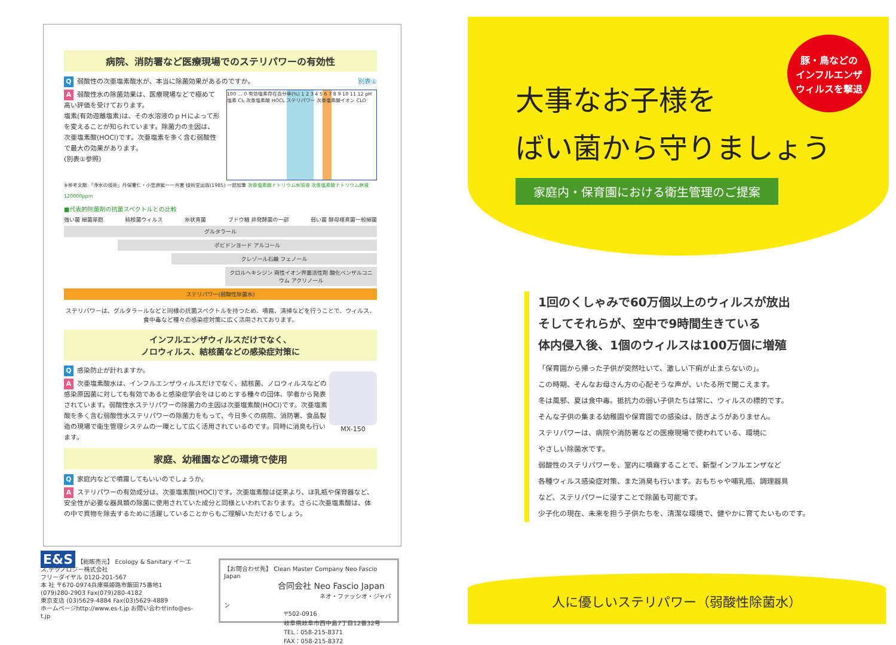病院、消防署など医療現場でのステリパワーの有効性
Q弱酸性の次亜塩素酸水が、本当に除菌効果があるのですか。 別表①
100 … 0 有効塩素存在百分率(%) 1 2 3 4 5 6 7 8 9 10 11 12 pH
塩素 Cl₂ 次亜塩素酸 HOCL ステリパワー 次亜塩素酸イオン CLO⁻
A弱酸性水の除菌効果は、医療現場などで極めて高い評価を受けております。
塩素(有効遊離塩素)は、その水溶液のｐＨによって形を変えることが知られています。除菌力の主因は、次亜塩素酸(HOCl)です。次亜塩素を多く含む弱酸性で最大の効果があります。
(別表①参照)
※参考文献:「浄水の技術」丹保憲仁・小笠原紘一一共著 技術堂出版(1985) 一部加筆 次亜塩素酸ナトリウム水溶液 次亜塩素酸ナトリウム原液120000ppm
■代表的除菌剤の抗菌スペクトルとの比較
強い菌 細菌芽胞 結核菌ウィルス 糸状真菌 ブドウ糖 非発酵菌の一部 弱い菌 酵母様真菌一般細菌
グルタラール
ポビドンヨード アルコール
クレゾール石鹸 フェノール
クロルヘキシジン 両性イオン界面活性剤 酸化ベンザルコニウム アクリノール
ステリパワー(弱酸性除菌水)
ステリパワーは、グルタラールなどと同様の抗菌スペクトルを持つため、噴霧、清掃などを行うことで、ウィルス、食中毒など種々の感染症対策に広く活用されております。
インフルエンザウィルスだけでなく、
ノロウィルス、結核菌などの感染症対策に
MX-150
Q感染防止が計れますか。
A次亜塩素酸水は、インフルエンザウィルスだけでなく、結核菌、ノロウィルスなどの感染原因菌に対しても有効であると感染症学会をはじめとする種々の団体、学者から発表されています。弱酸性水ステリパワーの除菌力の主因は次亜塩素酸(HOCl)です。次亜塩素酸を多く含む弱酸性水ステリパワーの除菌力をもって、今日多くの病院、消防署、食品製造の現場で衛生管理システムの一環として広く活用されているのです。同時に消臭も行います。
家庭、幼稚園などの環境で使用
Q家庭内などで噴霧してもいいのでしょうか。
Aステリパワーの有効成分は、次亜塩素酸(HOCl)です。次亜塩素酸は従来より、ほ乳瓶や保育器など、安全性が必要な器具類の除菌に使用されていた成分と同様といわれております。さらに次亜塩素酸は、体の中で異物を除去するために活躍していることからもご理解いただけるでしょう。
E&S 【総販売元】 Ecology & Sanitary イーエス.テクノロジー株式会社
フリーダイヤル 0120-201-567
本 社 〒670-0974兵庫県姫路市飯田75番地1
(079)280-2903 Fax(079)280-4182
東京支店 (03)5629-4884 Fax(03)5629-4889
ホームページhttp://www.es-t.jp お問い合わせinfo@es-t.jp
【お問合わせ先】 Clean Master Company Neo Fascio Japan
合同会社 Neo Fascio Japan
ネオ・ファッシオ・ジャパン
〒502-0916
岐阜県岐阜市西中島7丁目12番32号
TEL：058-215-8371
FAX：058-215-8372
豚・鳥などの
インフルエンザ
ウィルスを撃退
大事なお子様を
ばい菌から守りましょう
家庭内・保育園における衛生管理のご提案
1回のくしゃみで60万個以上のウィルスが放出
そしてそれらが、空中で9時間生きている
体内侵入後、1個のウィルスは100万個に増殖
「保育園から帰った子供が突然吐いて、激しい下痢が止まらないの」。
この時期、そんなお母さん方の心配そうな声が、いたる所で聞こえます。
冬は風邪、夏は食中毒。抵抗力の弱い子供たちは常に、ウィルスの標的です。
そんな子供の集まる幼稚園や保育園での感染は、防ぎようがありません。
ステリパワーは、病院や消防署などの医療現場で使われている、環境に
やさしい除菌水です。
弱酸性のステリパワーを、室内に噴霧することで、新型インフルエンザなど
各種ウィルス感染症対策、また消臭も行います。おもちゃや哺乳瓶、調理器具
など、ステリパワーに浸すことで除菌も可能です。
少子化の現在、未来を担う子供たちを、清潔な環境で、健やかに育てたいものです。
人に優しいステリパワー（弱酸性除菌水）